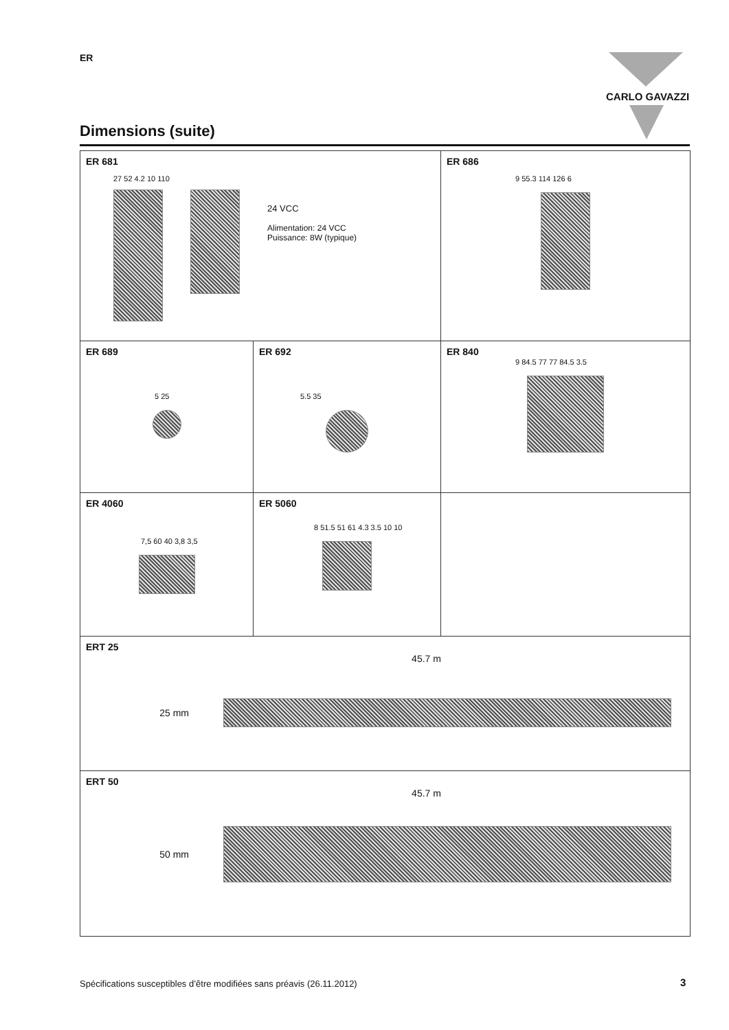ER CARLO GAVAZZI
Dimensions (suite)
ER 681
27 52 4.2 10 110
24 VCC
Alimentation: 24 VCC
Puissance: 8W (typique)
ER 686
9 55.3 114 126 6
ER 689
5 25
ER 692
5.5 35
ER 840
9 84.5 77 77 84.5 3.5
ER 4060
7,5 60 40 3,8 3,5
ER 5060
8 51.5 51 61 4.3 3.5 10 10
ERT 25
45.7 m
25 mm
ERT 50
45.7 m
50 mm
Spécifications susceptibles d’être modifiées sans préavis (26.11.2012)
3